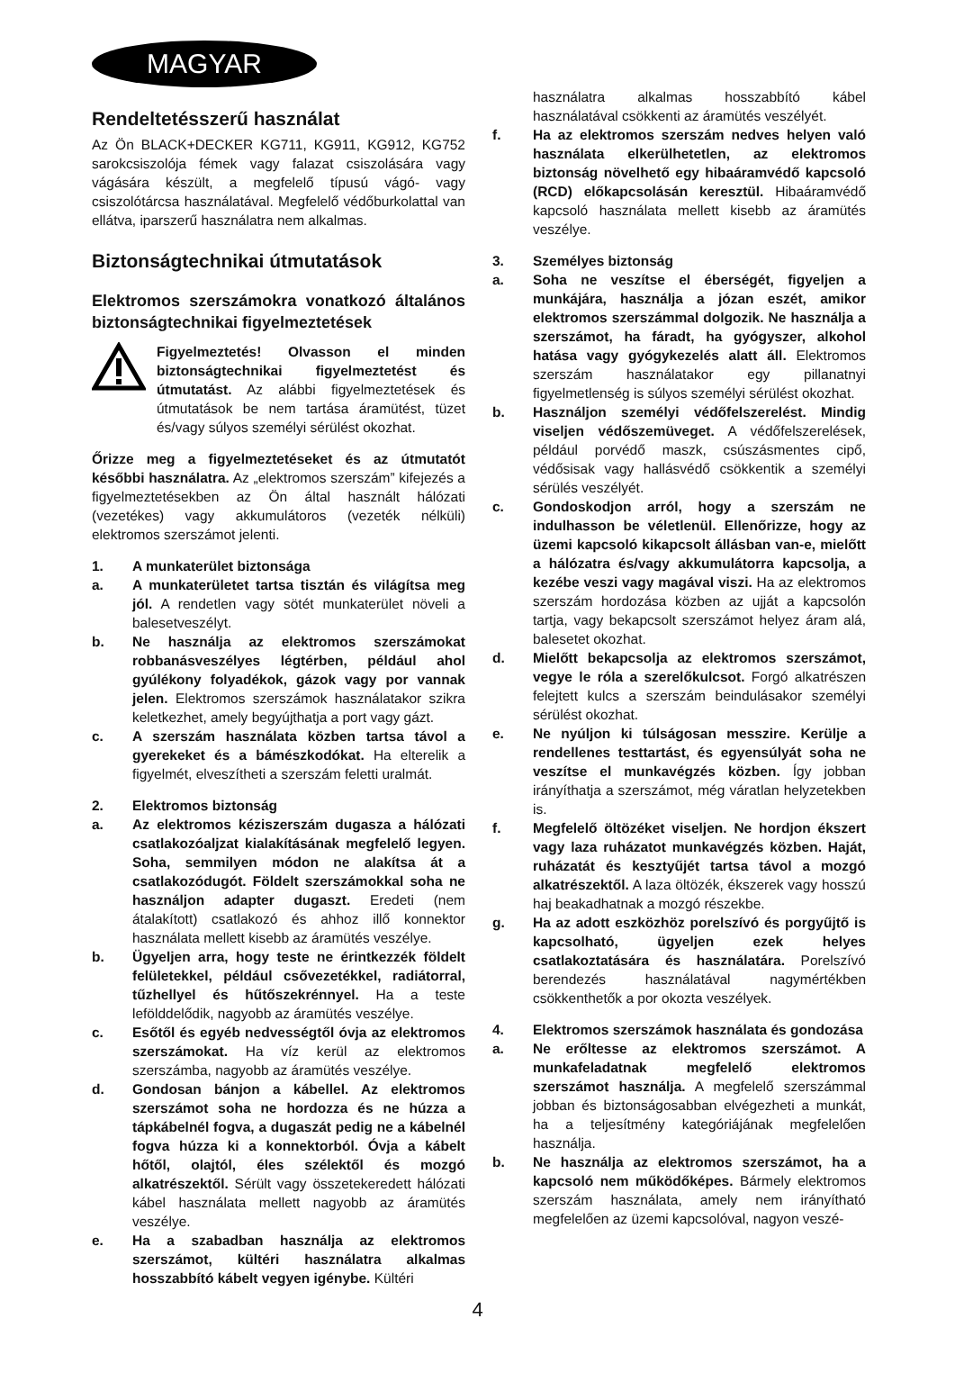MAGYAR
Rendeltetésszerű használat
Az Ön BLACK+DECKER KG711, KG911, KG912, KG752 sarokcsiszolója fémek vagy falazat csiszolására vagy vágására készült, a megfelelő típusú vágó- vagy csiszolótárcsa használatával. Megfelelő védőburkolattal van ellátva, iparszerű használatra nem alkalmas.
Biztonságtechnikai útmutatások
Elektromos szerszámokra vonatkozó általános biztonságtechnikai figyelmeztetések
Figyelmeztetés! Olvasson el minden biztonságtechnikai figyelmeztetést és útmutatást. Az alábbi figyelmeztetések és útmutatások be nem tartása áramütést, tüzet és/vagy súlyos személyi sérülést okozhat.
Őrizze meg a figyelmeztetéseket és az útmutatót későbbi használatra. Az „elektromos szerszám” kifejezés a figyelmeztetésekben az Ön által használt hálózati (vezetékes) vagy akkumulátoros (vezeték nélküli) elektromos szerszámot jelenti.
1. A munkaterület biztonsága
a. A munkaterületet tartsa tisztán és világítsa meg jól. A rendetlen vagy sötét munkaterület növeli a balesetveszélyt.
b. Ne használja az elektromos szerszámokat robbanásveszélyes légtérben, például ahol gyúlékony folyadékok, gázok vagy por vannak jelen. Elektromos szerszámok használatakor szikra keletkezhet, amely begyújthatja a port vagy gázt.
c. A szerszám használata közben tartsa távol a gyerekeket és a bámészkodókat. Ha elterelik a figyelmét, elveszítheti a szerszám feletti uralmát.
2. Elektromos biztonság
a. Az elektromos kéziszerszám dugasza a hálózati csatlakozóaljzat kialakításának megfelelő legyen. Soha, semmilyen módon ne alakítsa át a csatlakozódugót. Földelt szerszámokkal soha ne használjon adapter dugaszt. Eredeti (nem átalakított) csatlakozó és ahhoz illő konnektor használata mellett kisebb az áramütés veszélye.
b. Ügyeljen arra, hogy teste ne érintkezzék földelt felületekkel, például csővezetékkel, radiátorral, tűzhellyel és hűtőszekrénnyel. Ha a teste lefölddelődik, nagyobb az áramütés veszélye.
c. Esőtől és egyéb nedvességtől óvja az elektromos szerszámokat. Ha víz kerül az elektromos szerszámba, nagyobb az áramütés veszélye.
d. Gondosan bánjon a kábellel. Az elektromos szerszámot soha ne hordozza és ne húzza a tápkábelnél fogva, a dugaszát pedig ne a kábelnél fogva húzza ki a konnektorból. Óvja a kábelt hőtől, olajtól, éles szélektől és mozgó alkatrészektől. Sérült vagy összetekeredett hálózati kábel használata mellett nagyobb az áramütés veszélye.
e. Ha a szabadban használja az elektromos szerszámot, kültéri használatra alkalmas hosszabbító kábelt vegyen igénybe. Kültéri
használatra alkalmas hosszabbító kábel használatával csökkenti az áramütés veszélyét.
f. Ha az elektromos szerszám nedves helyen való használata elkerülhetetlen, az elektromos biztonság növelhető egy hibaáramvédő kapcsoló (RCD) előkapcsolásán keresztül. Hibaáramvédő kapcsoló használata mellett kisebb az áramütés veszélye.
3. Személyes biztonság
a. Soha ne veszítse el éberségét, figyeljen a munkájára, használja a józan eszét, amikor elektromos szerszámmal dolgozik. Ne használja a szerszámot, ha fáradt, ha gyógyszer, alkohol hatása vagy gyógykezelés alatt áll. Elektromos szerszám használatakor egy pillanatnyi figyelmetlenség is súlyos személyi sérülést okozhat.
b. Használjon személyi védőfelszerelést. Mindig viseljen védőszemüveget. A védőfelszerelések, például porvédő maszk, csúszásmentes cipő, védősisak vagy hallásvédő csökkentik a személyi sérülés veszélyét.
c. Gondoskodjon arról, hogy a szerszám ne indulhasson be véletlenül. Ellenőrizze, hogy az üzemi kapcsoló kikapcsolt állásban van-e, mielőtt a hálózatra és/vagy akkumulátorra kapcsolja, a kezébe veszi vagy magával viszi. Ha az elektromos szerszám hordozása közben az ujját a kapcsolón tartja, vagy bekapcsolt szerszámot helyez áram alá, balesetet okozhat.
d. Mielőtt bekapcsolja az elektromos szerszámot, vegye le róla a szerelőkulcsot. Forgó alkatrészen felejtett kulcs a szerszám beindulásakor személyi sérülést okozhat.
e. Ne nyúljon ki túlságosan messzire. Kerülje a rendellenes testtartást, és egyensúlyát soha ne veszítse el munkavégzés közben. Így jobban irányíthatja a szerszámot, még váratlan helyzetekben is.
f. Megfelelő öltözéket viseljen. Ne hordjon ékszert vagy laza ruházatot munkavégzés közben. Haját, ruházatát és kesztyűjét tartsa távol a mozgó alkatrészektől. A laza öltözék, ékszerek vagy hosszú haj beakadhatnak a mozgó részekbe.
g. Ha az adott eszközhöz porelszívó és porgyűjtő is kapcsolható, ügyeljen ezek helyes csatlakoztatására és használatára. Porelszívó berendezés használatával nagymértékben csökkenthetők a por okozta veszélyek.
4. Elektromos szerszámok használata és gondozása
a. Ne erőltesse az elektromos szerszámot. A munkafeladatnak megfelelő elektromos szerszámot használja. A megfelelő szerszámmal jobban és biztonságosabban elvégezheti a munkát, ha a teljesítmény kategóriájának megfelelően használja.
b. Ne használja az elektromos szerszámot, ha a kapcsoló nem működőképes. Bármely elektromos szerszám használata, amely nem irányítható megfelelően az üzemi kapcsolóval, nagyon veszé-
4